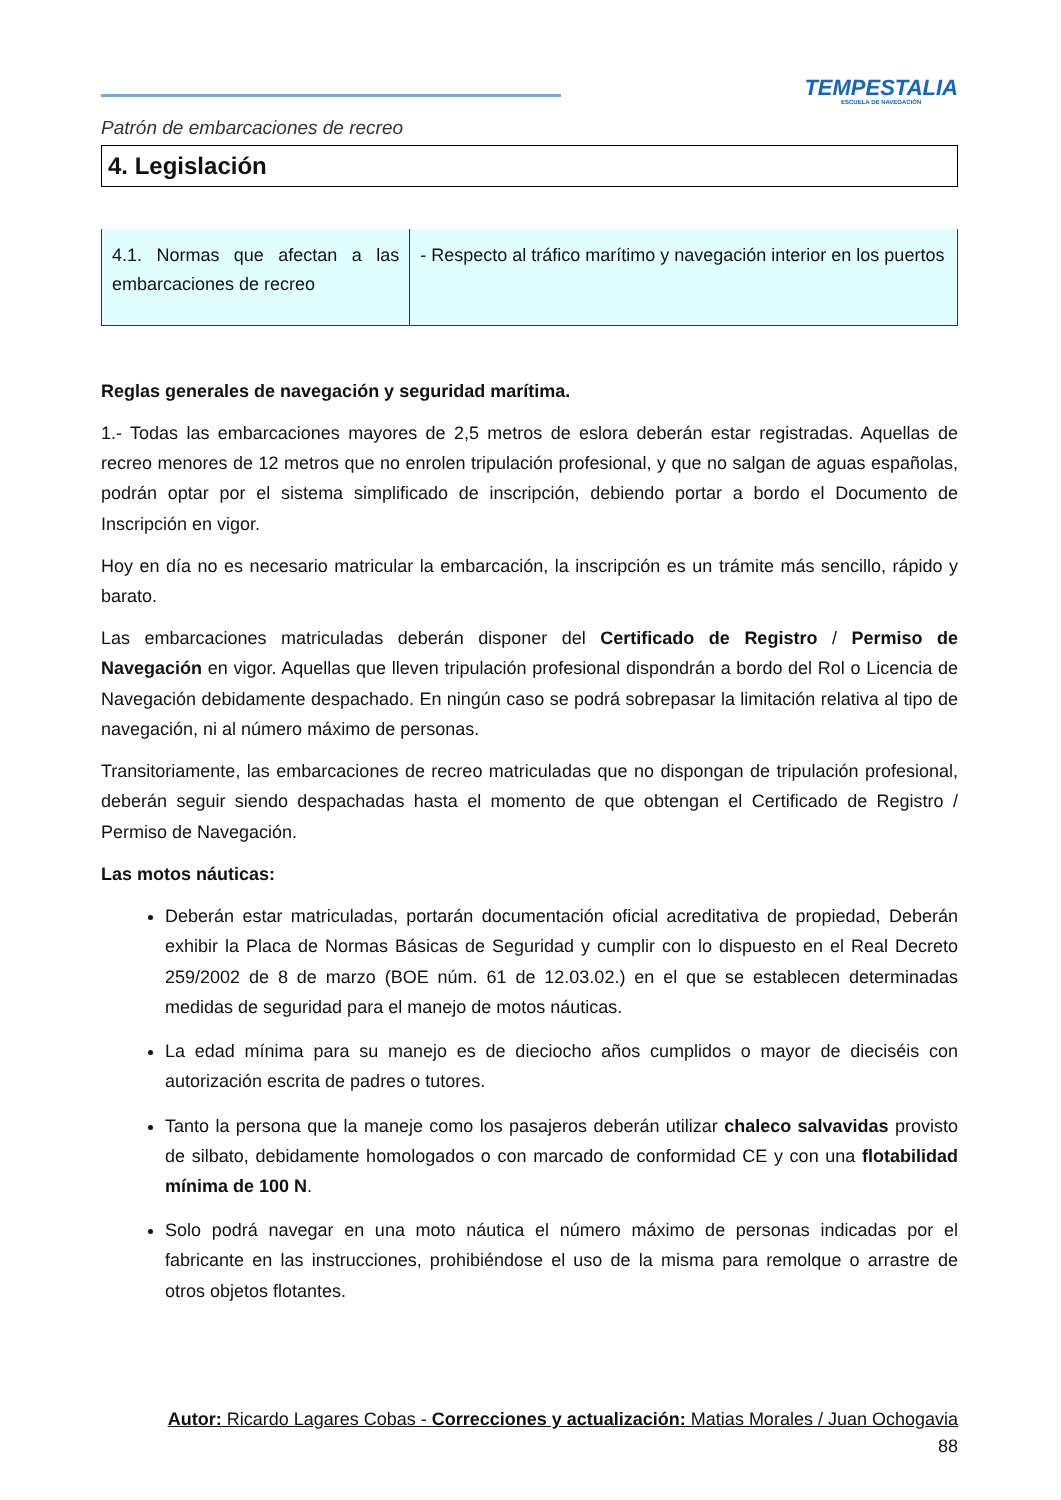TEMPESTALIA
ESCUELA DE NAVEGACIÓN
Patrón de embarcaciones de recreo
4. Legislación
| 4.1. Normas que afectan a las embarcaciones de recreo | - Respecto al tráfico marítimo y navegación interior en los puertos |
Reglas generales de navegación y seguridad marítima.
1.- Todas las embarcaciones mayores de 2,5 metros de eslora deberán estar registradas. Aquellas de recreo menores de 12 metros que no enrolen tripulación profesional, y que no salgan de aguas españolas, podrán optar por el sistema simplificado de inscripción, debiendo portar a bordo el Documento de Inscripción en vigor.
Hoy en día no es necesario matricular la embarcación, la inscripción es un trámite más sencillo, rápido y barato.
Las embarcaciones matriculadas deberán disponer del Certificado de Registro / Permiso de Navegación en vigor. Aquellas que lleven tripulación profesional dispondrán a bordo del Rol o Licencia de Navegación debidamente despachado. En ningún caso se podrá sobrepasar la limitación relativa al tipo de navegación, ni al número máximo de personas.
Transitoriamente, las embarcaciones de recreo matriculadas que no dispongan de tripulación profesional, deberán seguir siendo despachadas hasta el momento de que obtengan el Certificado de Registro / Permiso de Navegación.
Las motos náuticas:
Deberán estar matriculadas, portarán documentación oficial acreditativa de propiedad, Deberán exhibir la Placa de Normas Básicas de Seguridad y cumplir con lo dispuesto en el Real Decreto 259/2002 de 8 de marzo (BOE núm. 61 de 12.03.02.) en el que se establecen determinadas medidas de seguridad para el manejo de motos náuticas.
La edad mínima para su manejo es de dieciocho años cumplidos o mayor de dieciséis con autorización escrita de padres o tutores.
Tanto la persona que la maneje como los pasajeros deberán utilizar chaleco salvavidas provisto de silbato, debidamente homologados o con marcado de conformidad CE y con una flotabilidad mínima de 100 N.
Solo podrá navegar en una moto náutica el número máximo de personas indicadas por el fabricante en las instrucciones, prohibiéndose el uso de la misma para remolque o arrastre de otros objetos flotantes.
Autor: Ricardo Lagares Cobas - Correcciones y actualización: Matias Morales / Juan Ochogavia
88